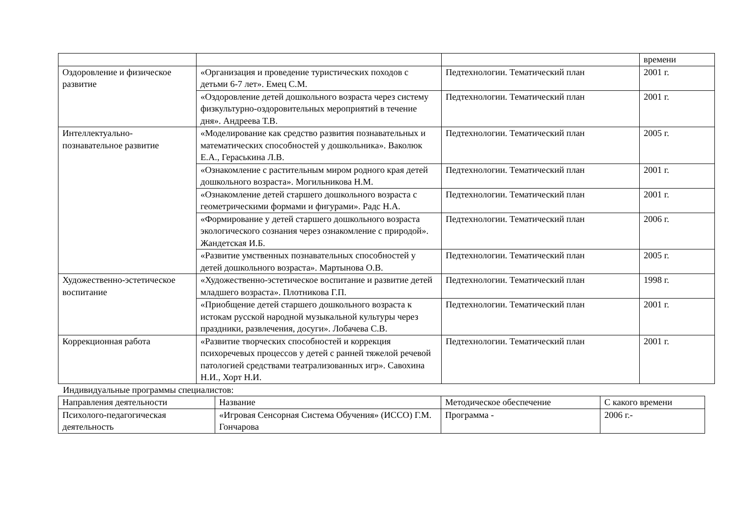| | | | времени |
| Оздоровление и физическое развитие | «Организация и проведение туристических походов с детьми 6-7 лет». Емец С.М. | Педтехнологии. Тематический план | 2001 г. |
| | «Оздоровление детей дошкольного возраста через систему физкультурно-оздоровительных мероприятий в течение дня». Андреева Т.В. | Педтехнологии. Тематический план | 2001 г. |
| Интеллектуально-познавательное развитие | «Моделирование как средство развития познавательных и математических способностей у дошкольника». Ваколюк Е.А., Гераськина Л.В. | Педтехнологии. Тематический план | 2005 г. |
| | «Ознакомление с растительным миром родного края детей дошкольного возраста». Могильникова Н.М. | Педтехнологии. Тематический план | 2001 г. |
| | «Ознакомление детей старшего дошкольного возраста с геометрическими формами и фигурами». Радс Н.А. | Педтехнологии. Тематический план | 2001 г. |
| | «Формирование у детей старшего дошкольного возраста экологического сознания через ознакомление с природой». Жандетская И.Б. | Педтехнологии. Тематический план | 2006 г. |
| | «Развитие умственных познавательных способностей у детей дошкольного возраста». Мартынова О.В. | Педтехнологии. Тематический план | 2005 г. |
| Художественно-эстетическое воспитание | «Художественно-эстетическое воспитание и развитие детей младшего возраста». Плотникова Г.П. | Педтехнологии. Тематический план | 1998 г. |
| | «Приобщение детей старшего дошкольного возраста к истокам русской народной музыкальной культуры через праздники, развлечения, досуги». Лобачева С.В. | Педтехнологии. Тематический план | 2001 г. |
| Коррекционная работа | «Развитие творческих способностей и коррекция психоречевых процессов у детей с ранней тяжелой речевой патологией средствами театрализованных игр». Савохина Н.И., Хорт Н.И. | Педтехнологии. Тематический план | 2001 г. |
Индивидуальные программы специалистов:
| Направления деятельности | Название | Методическое обеспечение | С какого времени |
| Психолого-педагогическая деятельность | «Игровая Сенсорная Система Обучения» (ИССО) Г.М. Гончарова | Программа - | 2006 г.- |